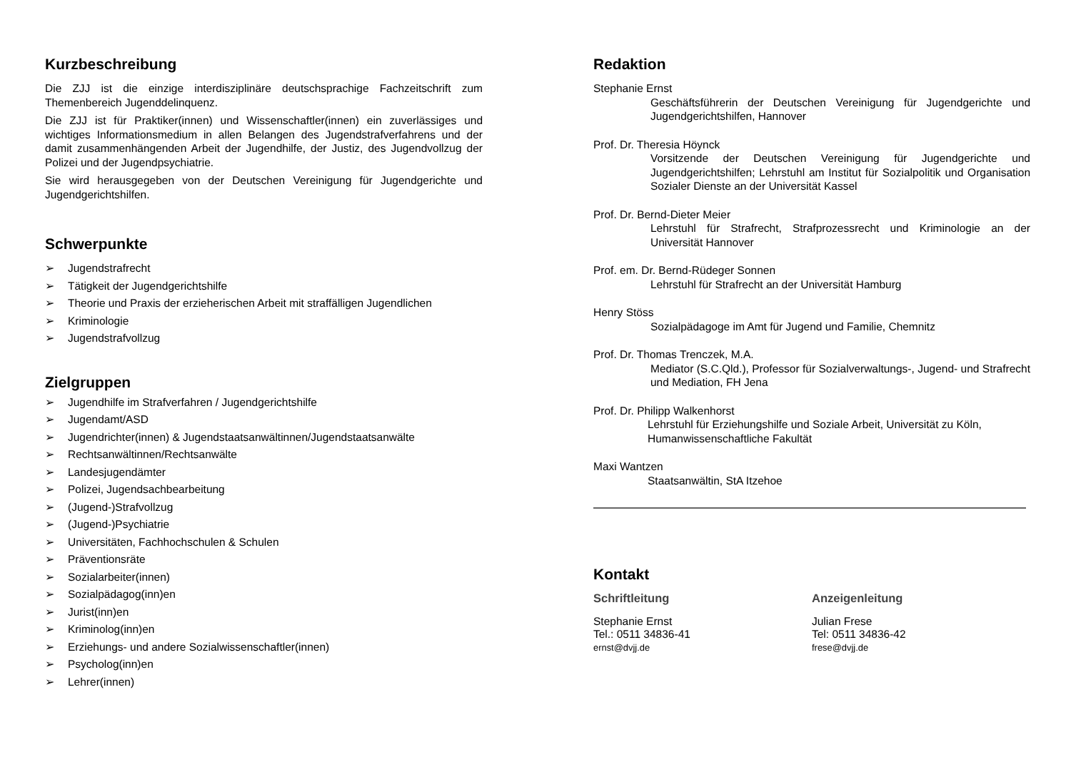Kurzbeschreibung
Die ZJJ ist die einzige interdisziplinäre deutschsprachige Fachzeitschrift zum Themenbereich Jugenddelinquenz.
Die ZJJ ist für Praktiker(innen) und Wissenschaftler(innen) ein zuverlässiges und wichtiges Informationsmedium in allen Belangen des Jugendstrafverfahrens und der damit zusammenhängenden Arbeit der Jugendhilfe, der Justiz, des Jugendvollzug der Polizei und der Jugendpsychiatrie.
Sie wird herausgegeben von der Deutschen Vereinigung für Jugendgerichte und Jugendgerichtshilfen.
Schwerpunkte
➢ Jugendstrafrecht
➢ Tätigkeit der Jugendgerichtshilfe
➢ Theorie und Praxis der erzieherischen Arbeit mit straffälligen Jugendlichen
➢ Kriminologie
➢ Jugendstrafvollzug
Zielgruppen
➢ Jugendhilfe im Strafverfahren / Jugendgerichtshilfe
➢ Jugendamt/ASD
➢ Jugendrichter(innen) & Jugendstaatsanwältinnen/Jugendstaatsanwälte
➢ Rechtsanwältinnen/Rechtsanwälte
➢ Landesjugendämter
➢ Polizei, Jugendsachbearbeitung
➢ (Jugend-)Strafvollzug
➢ (Jugend-)Psychiatrie
➢ Universitäten, Fachhochschulen & Schulen
➢ Präventionsräte
➢ Sozialarbeiter(innen)
➢ Sozialpädagog(inn)en
➢ Jurist(inn)en
➢ Kriminolog(inn)en
➢ Erziehungs- und andere Sozialwissenschaftler(innen)
➢ Psycholog(inn)en
➢ Lehrer(innen)
Redaktion
Stephanie Ernst
Geschäftsführerin der Deutschen Vereinigung für Jugendgerichte und Jugendgerichtshilfen, Hannover
Prof. Dr. Theresia Höynck
Vorsitzende der Deutschen Vereinigung für Jugendgerichte und Jugendgerichtshilfen; Lehrstuhl am Institut für Sozialpolitik und Organisation Sozialer Dienste an der Universität Kassel
Prof. Dr. Bernd-Dieter Meier
Lehrstuhl für Strafrecht, Strafprozessrecht und Kriminologie an der Universität Hannover
Prof. em. Dr. Bernd-Rüdeger Sonnen
Lehrstuhl für Strafrecht an der Universität Hamburg
Henry Stöss
Sozialpädagoge im Amt für Jugend und Familie, Chemnitz
Prof. Dr. Thomas Trenczek, M.A.
Mediator (S.C.Qld.), Professor für Sozialverwaltungs-, Jugend- und Strafrecht und Mediation, FH Jena
Prof. Dr. Philipp Walkenhorst
Lehrstuhl für Erziehungshilfe und Soziale Arbeit, Universität zu Köln, Humanwissenschaftliche Fakultät
Maxi Wantzen
Staatsanwältin, StA Itzehoe
Kontakt
Schriftleitung
Stephanie Ernst
Tel.: 0511 34836-41
ernst@dvjj.de
Anzeigenleitung
Julian Frese
Tel: 0511 34836-42
frese@dvjj.de